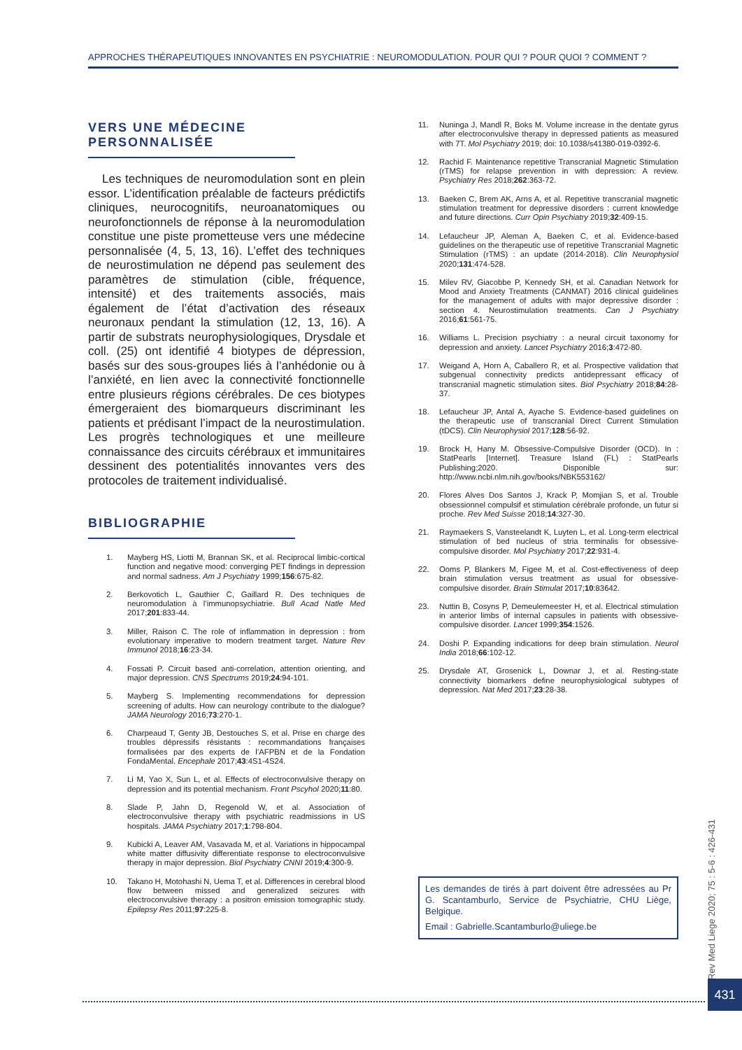APPROCHES THÉRAPEUTIQUES INNOVANTES EN PSYCHIATRIE : NEUROMODULATION. POUR QUI ? POUR QUOI ? COMMENT ?
VERS UNE MÉDECINE PERSONNALISÉE
Les techniques de neuromodulation sont en plein essor. L’identification préalable de facteurs prédictifs cliniques, neurocognitifs, neuroanatomiques ou neurofonctionnels de réponse à la neuromodulation constitue une piste prometteuse vers une médecine personnalisée (4, 5, 13, 16). L’effet des techniques de neurostimulation ne dépend pas seulement des paramètres de stimulation (cible, fréquence, intensité) et des traitements associés, mais également de l’état d’activation des réseaux neuronaux pendant la stimulation (12, 13, 16). A partir de substrats neurophysiologiques, Drysdale et coll. (25) ont identifié 4 biotypes de dépression, basés sur des sous-groupes liés à l’anhédonie ou à l’anxiété, en lien avec la connectivité fonctionnelle entre plusieurs régions cérébrales. De ces biotypes émergeraient des biomarqueurs discriminant les patients et prédisant l’impact de la neurostimulation. Les progrès technologiques et une meilleure connaissance des circuits cérébraux et immunitaires dessinent des potentialités innovantes vers des protocoles de traitement individualisé.
BIBLIOGRAPHIE
1. Mayberg HS, Liotti M, Brannan SK, et al. Reciprocal limbic-cortical function and negative mood: converging PET findings in depression and normal sadness. Am J Psychiatry 1999;156:675-82.
2. Berkovotich L, Gauthier C, Gaillard R. Des techniques de neuromodulation à l’immunopsychiatrie. Bull Acad Natle Med 2017;201:833-44.
3. Miller, Raison C. The role of inflammation in depression : from evolutionary imperative to modern treatment target. Nature Rev Immunol 2018;16:23-34.
4. Fossati P. Circuit based anti-correlation, attention orienting, and major depression. CNS Spectrums 2019;24:94-101.
5. Mayberg S. Implementing recommendations for depression screening of adults. How can neurology contribute to the dialogue? JAMA Neurology 2016;73:270-1.
6. Charpeaud T, Genty JB, Destouches S, et al. Prise en charge des troubles dépressifs résistants : recommandations françaises formalisées par des experts de l’AFPBN et de la Fondation FondaMental. Encephale 2017;43:4S1-4S24.
7. Li M, Yao X, Sun L, et al. Effects of electroconvulsive therapy on depression and its potential mechanism. Front Pscyhol 2020;11:80.
8. Slade P, Jahn D, Regenold W, et al. Association of electroconvulsive therapy with psychiatric readmissions in US hospitals. JAMA Psychiatry 2017;1:798-804.
9. Kubicki A, Leaver AM, Vasavada M, et al. Variations in hippocampal white matter diffusivity differentiate response to electroconvulsive therapy in major depression. Biol Psychiatry CNNI 2019;4:300-9.
10. Takano H, Motohashi N, Uema T, et al. Differences in cerebral blood flow between missed and generalized seizures with electroconvulsive therapy : a positron emission tomographic study. Epilepsy Res 2011;97:225-8.
11. Nuninga J, Mandl R, Boks M. Volume increase in the dentate gyrus after electroconvulsive therapy in depressed patients as measured with 7T. Mol Psychiatry 2019; doi: 10.1038/s41380-019-0392-6.
12. Rachid F. Maintenance repetitive Transcranial Magnetic Stimulation (rTMS) for relapse prevention in with depression: A review. Psychiatry Res 2018;262:363-72.
13. Baeken C, Brem AK, Arns A, et al. Repetitive transcranial magnetic stimulation treatment for depressive disorders : current knowledge and future directions. Curr Opin Psychiatry 2019;32:409-15.
14. Lefaucheur JP, Aleman A, Baeken C, et al. Evidence-based guidelines on the therapeutic use of repetitive Transcranial Magnetic Stimulation (rTMS) : an update (2014-2018). Clin Neurophysiol 2020;131:474-528.
15. Milev RV, Giacobbe P, Kennedy SH, et al. Canadian Network for Mood and Anxiety Treatments (CANMAT) 2016 clinical guidelines for the management of adults with major depressive disorder : section 4. Neurostimulation treatments. Can J Psychiatry 2016;61:561-75.
16. Williams L. Precision psychiatry : a neural circuit taxonomy for depression and anxiety. Lancet Psychiatry 2016;3:472-80.
17. Weigand A, Horn A, Caballero R, et al. Prospective validation that subgenual connectivity predicts antidepressant efficacy of transcranial magnetic stimulation sites. Biol Psychiatry 2018;84:28-37.
18. Lefaucheur JP, Antal A, Ayache S. Evidence-based guidelines on the therapeutic use of transcranial Direct Current Stimulation (tDCS). Clin Neurophysiol 2017;128:56-92.
19. Brock H, Hany M. Obsessive-Compulsive Disorder (OCD). In : StatPearls [Internet]. Treasure Island (FL) : StatPearls Publishing;2020. Disponible sur: http://www.ncbi.nlm.nih.gov/books/NBK553162/
20. Flores Alves Dos Santos J, Krack P, Momjian S, et al. Trouble obsessionnel compulsif et stimulation cérébrale profonde, un futur si proche. Rev Med Suisse 2018;14:327-30.
21. Raymaekers S, Vansteelandt K, Luyten L, et al. Long-term electrical stimulation of bed nucleus of stria terminalis for obsessive-compulsive disorder. Mol Psychiatry 2017;22:931-4.
22. Ooms P, Blankers M, Figee M, et al. Cost-effectiveness of deep brain stimulation versus treatment as usual for obsessive-compulsive disorder. Brain Stimulat 2017;10:83642.
23. Nuttin B, Cosyns P, Demeulemeester H, et al. Electrical stimulation in anterior limbs of internal capsules in patients with obsessive-compulsive disorder. Lancet 1999;354:1526.
24. Doshi P. Expanding indications for deep brain stimulation. Neurol India 2018;66:102-12.
25. Drysdale AT, Grosenick L, Downar J, et al. Resting-state connectivity biomarkers define neurophysiological subtypes of depression. Nat Med 2017;23:28-38.
Les demandes de tirés à part doivent être adressées au Pr G. Scantamburlo, Service de Psychiatrie, CHU Liège, Belgique.
Email : Gabrielle.Scantamburlo@uliege.be
Rev Med Liege 2020; 75 : 5-6 : 426-431
431